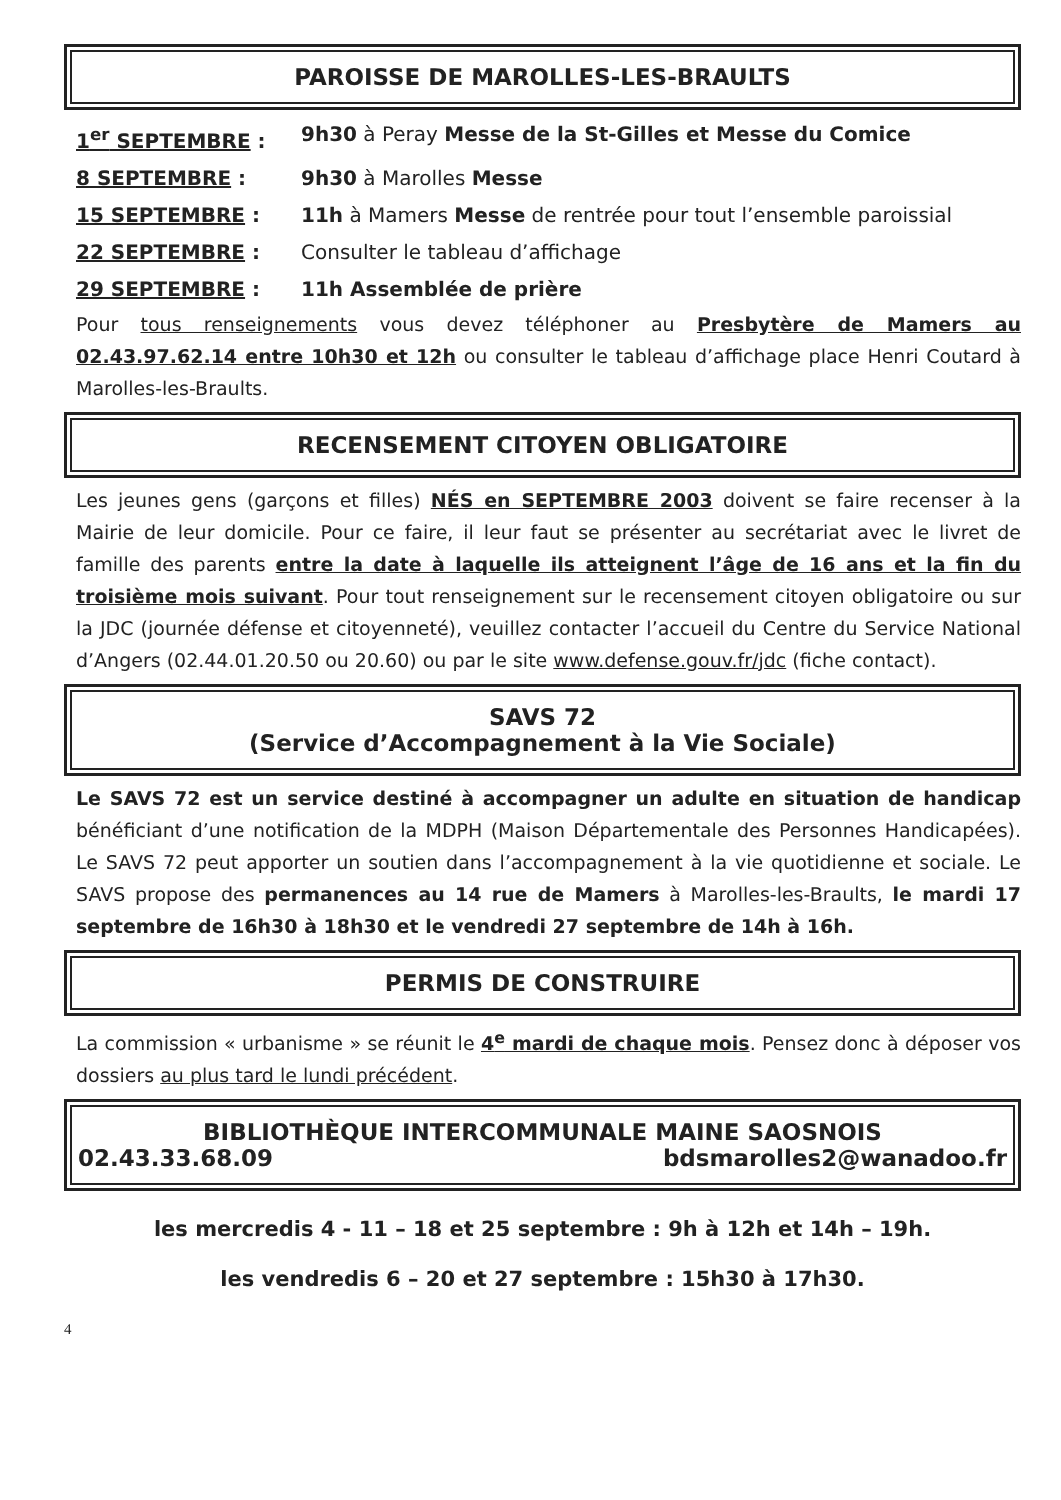PAROISSE DE MAROLLES-LES-BRAULTS
1<sup>er</sup> SEPTEMBRE : 9h30 à Peray Messe de la St-Gilles et Messe du Comice
8 SEPTEMBRE : 9h30 à Marolles Messe
15 SEPTEMBRE : 11h à Mamers Messe de rentrée pour tout l’ensemble paroissial
22 SEPTEMBRE : Consulter le tableau d’affichage
29 SEPTEMBRE : 11h Assemblée de prière
Pour tous renseignements vous devez téléphoner au Presbytère de Mamers au 02.43.97.62.14 entre 10h30 et 12h ou consulter le tableau d’affichage place Henri Coutard à Marolles-les-Braults.
RECENSEMENT CITOYEN OBLIGATOIRE
Les jeunes gens (garçons et filles) NÉS en SEPTEMBRE 2003 doivent se faire recenser à la Mairie de leur domicile. Pour ce faire, il leur faut se présenter au secrétariat avec le livret de famille des parents entre la date à laquelle ils atteignent l’âge de 16 ans et la fin du troisième mois suivant. Pour tout renseignement sur le recensement citoyen obligatoire ou sur la JDC (journée défense et citoyenneté), veuillez contacter l’accueil du Centre du Service National d’Angers (02.44.01.20.50 ou 20.60) ou par le site www.defense.gouv.fr/jdc (fiche contact).
SAVS 72
(Service d’Accompagnement à la Vie Sociale)
Le SAVS 72 est un service destiné à accompagner un adulte en situation de handicap bénéficiant d’une notification de la MDPH (Maison Départementale des Personnes Handicapées). Le SAVS 72 peut apporter un soutien dans l’accompagnement à la vie quotidienne et sociale. Le SAVS propose des permanences au 14 rue de Mamers à Marolles-les-Braults, le mardi 17 septembre de 16h30 à 18h30 et le vendredi 27 septembre de 14h à 16h.
PERMIS DE CONSTRUIRE
La commission « urbanisme » se réunit le 4<sup>e</sup> mardi de chaque mois. Pensez donc à déposer vos dossiers au plus tard le lundi précédent.
BIBLIOTHÈQUE INTERCOMMUNALE MAINE SAOSNOIS
02.43.33.68.09 bdsmarolles2@wanadoo.fr
les mercredis 4 - 11 – 18 et 25 septembre : 9h à 12h et 14h – 19h.
les vendredis 6 – 20 et 27 septembre : 15h30 à 17h30.
4